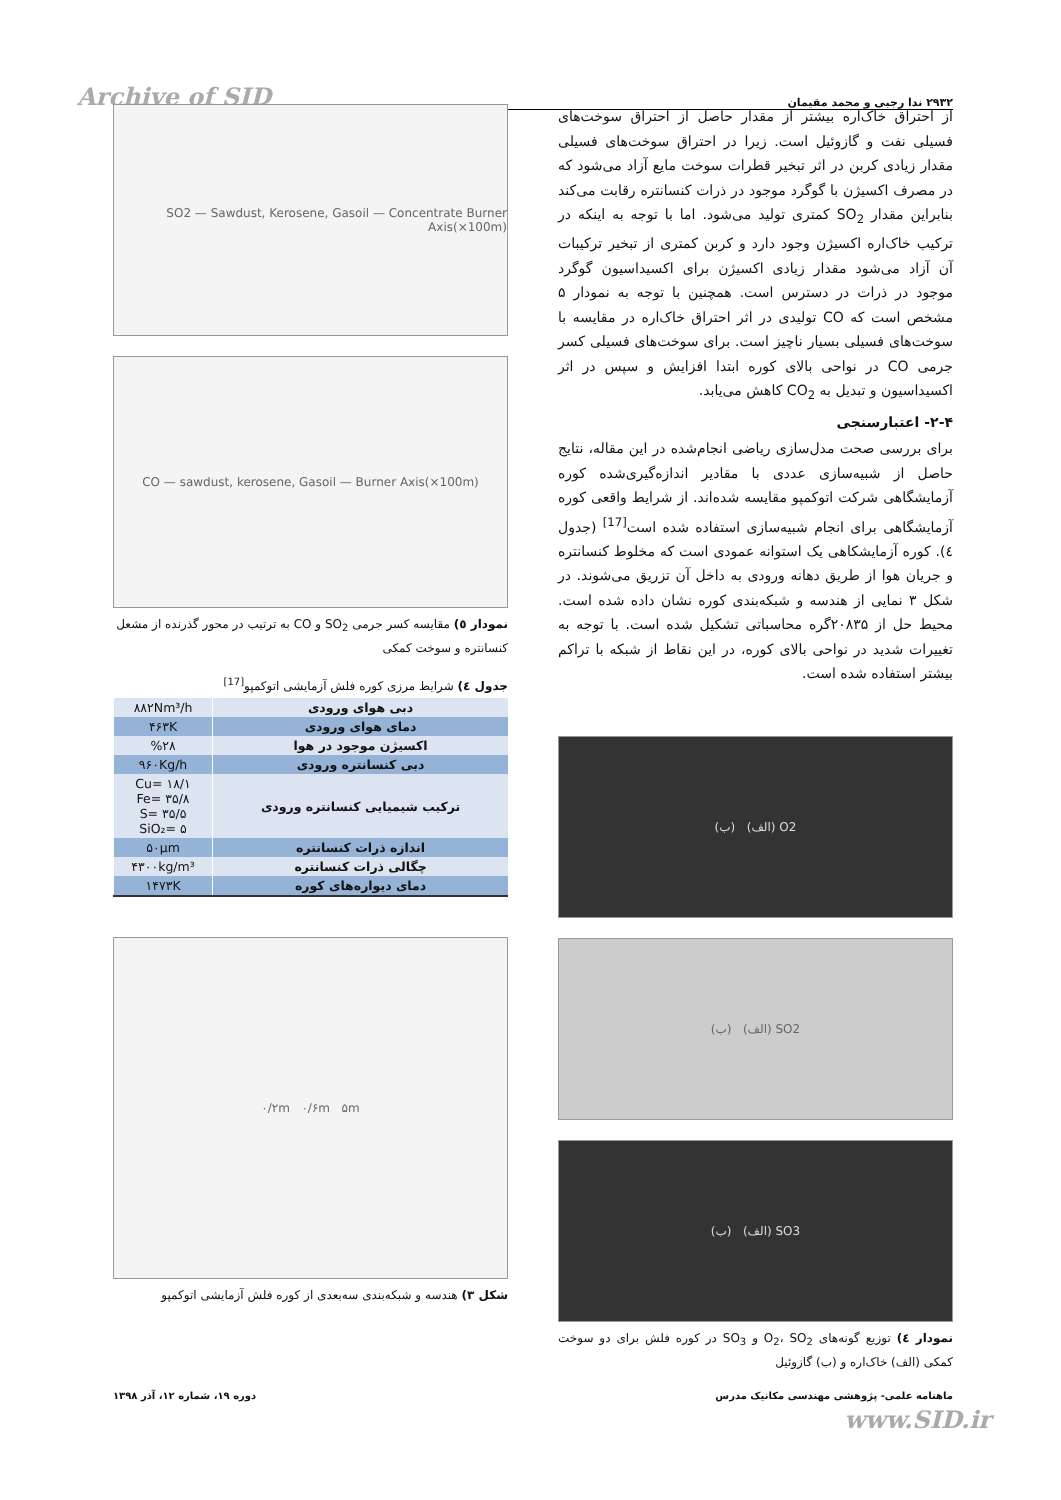Archive of SID ۲۹۳۲ ندا رجبی و محمد مقیمان
از احتراق خاک‌اره بیشتر از مقدار حاصل از احتراق سوخت‌های فسیلی نفت و گازوئیل است. زیرا در احتراق سوخت‌های فسیلی مقدار زیادی کربن در اثر تبخیر قطرات سوخت مایع آزاد می‌شود که در مصرف اکسیژن با گوگرد موجود در ذرات کنسانتره رقابت می‌کند بنابراین مقدار SO<sub>2</sub> کمتری تولید می‌شود. اما با توجه به اینکه در ترکیب خاک‌اره اکسیژن وجود دارد و کربن کمتری از تبخیر ترکیبات آن آزاد می‌شود مقدار زیادی اکسیژن برای اکسیداسیون گوگرد موجود در ذرات در دسترس است. همچنین با توجه به نمودار ۵ مشخص است که CO تولیدی در اثر احتراق خاک‌اره در مقایسه با سوخت‌های فسیلی بسیار ناچیز است. برای سوخت‌های فسیلی کسر جرمی CO در نواحی بالای کوره ابتدا افزایش و سپس در اثر اکسیداسیون و تبدیل به CO<sub>2</sub> کاهش می‌یابد.
۲-۴- اعتبارسنجی
برای بررسی صحت مدل‌سازی ریاضی انجام‌شده در این مقاله، نتایج حاصل از شبیه‌سازی عددی با مقادیر اندازه‌گیری‌شده کوره آزمایشگاهی شرکت اتوکمپو مقایسه شده‌اند. از شرایط واقعی کوره آزمایشگاهی برای انجام شبیه‌سازی استفاده شده است<sup>[17]</sup> (جدول ٤). کوره آزمایشکاهی یک استوانه عمودی است که مخلوط کنسانتره و جریان هوا از طریق دهانه ورودی به داخل آن تزریق می‌شوند. در شکل ۳ نمایی از هندسه و شبکه‌بندی کوره نشان داده شده است. محیط حل از ۲۰۸۳۵گره محاسباتی تشکیل شده است. با توجه به تغییرات شدید در نواحی بالای کوره، در این نقاط از شبکه با تراکم بیشتر استفاده شده است.
O2 (الف) (ب)
SO2 (الف) (ب)
SO3 (الف) (ب)
نمودار ٤) توزیع گونه‌های O<sub>2</sub>، SO<sub>2</sub> و SO<sub>3</sub> در کوره فلش برای دو سوخت کمکی (الف) خاک‌اره و (ب) گازوئیل
SO2 — Sawdust, Kerosene, Gasoil — Concentrate Burner Axis(×100m)
CO — sawdust, kerosene, Gasoil — Burner Axis(×100m)
نمودار ٥) مقایسه کسر جرمی SO<sub>2</sub> و CO به ترتیب در محور گذرنده از مشعل کنسانتره و سوخت کمکی
جدول ٤) شرایط مرزی کوره فلش آزمایشی اتوکمپو<sup>[17]</sup>
| دبی هوای ورودی | ۸۸۲Nm³/h |
| دمای هوای ورودی | ۴۶۳K |
| اکسیژن موجود در هوا | %۲۸ |
| دبی کنسانتره ورودی | ۹۶۰Kg/h |
| ترکیب شیمیایی کنسانتره ورودی | Cu= ۱۸/۱ Fe= ۳۵/۸ S= ۳۵/۵ SiO₂= ۵ |
| اندازه ذرات کنسانتره | ۵۰µm |
| چگالی ذرات کنسانتره | ۴۳۰۰kg/m³ |
| دمای دیواره‌های کوره | ۱۴۷۳K |
۰/۲m ۰/۶m ۵m
شکل ۳) هندسه و شبکه‌بندی سه‌بعدی از کوره فلش آزمایشی اتوکمپو
ماهنامه علمی- پژوهشی مهندسی مکانیک مدرس دوره ۱۹، شماره ۱۲، آذر ۱۳۹۸
www.SID.ir